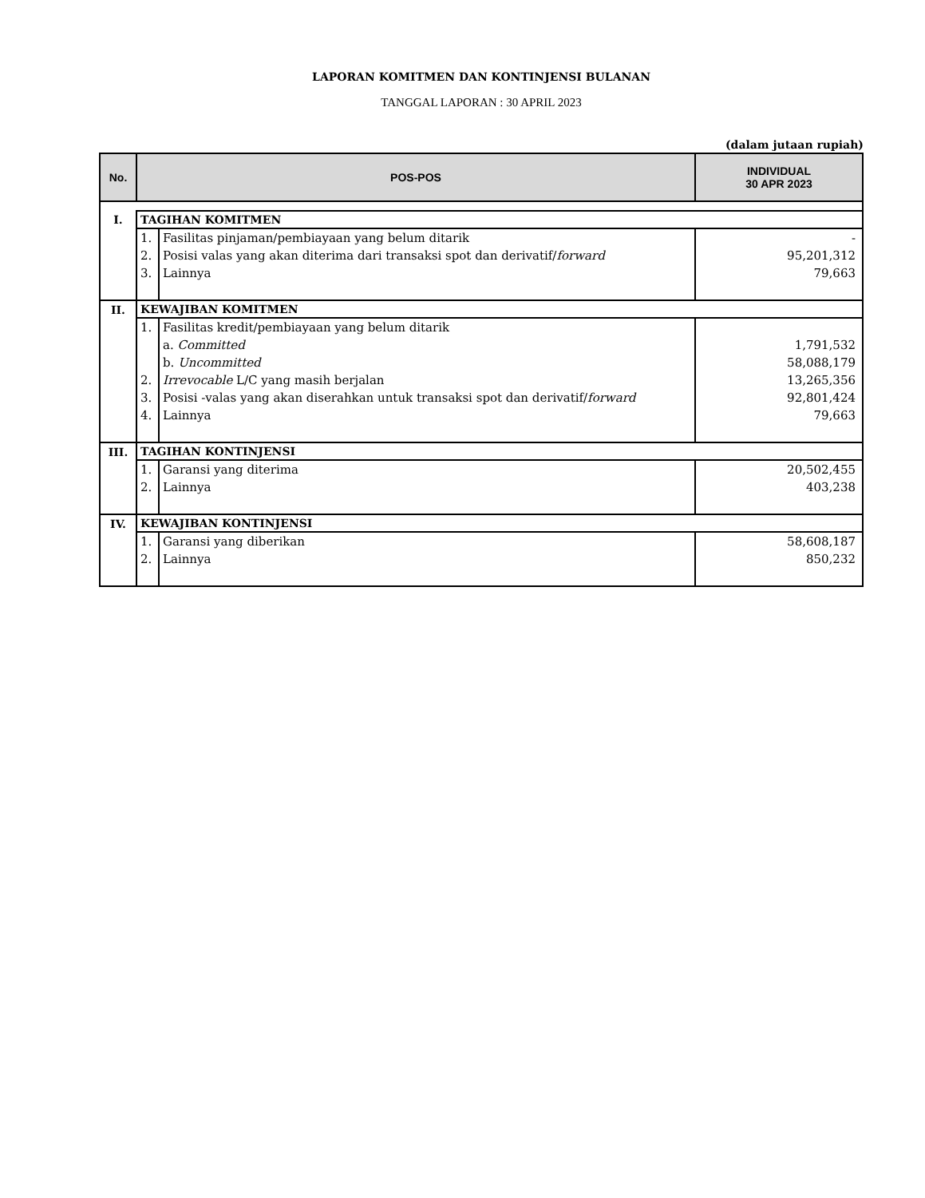LAPORAN KOMITMEN DAN KONTINJENSI BULANAN
TANGGAL LAPORAN : 30 APRIL 2023
(dalam jutaan rupiah)
| No. | POS-POS | | INDIVIDUAL 30 APR 2023 |
| --- | --- | --- | --- |
| I. | TAGIHAN KOMITMEN | | |
| | 1. | Fasilitas pinjaman/pembiayaan yang belum ditarik | - |
| | 2. | Posisi valas yang akan diterima dari transaksi spot dan derivatif/ forward | 95,201,312 |
| | 3. | Lainnya | 79,663 |
| II. | KEWAJIBAN KOMITMEN | | |
| | 1. | Fasilitas kredit/pembiayaan yang belum ditarik | |
| | | a. Committed | 1,791,532 |
| | | b. Uncommitted | 58,088,179 |
| | 2. | Irrevocable L/C yang masih berjalan | 13,265,356 |
| | 3. | Posisi -valas yang akan diserahkan untuk transaksi spot dan derivatif/ forward | 92,801,424 |
| | 4. | Lainnya | 79,663 |
| III. | TAGIHAN KONTINJENSI | | |
| | 1. | Garansi yang diterima | 20,502,455 |
| | 2. | Lainnya | 403,238 |
| IV. | KEWAJIBAN KONTINJENSI | | |
| | 1. | Garansi yang diberikan | 58,608,187 |
| | 2. | Lainnya | 850,232 |